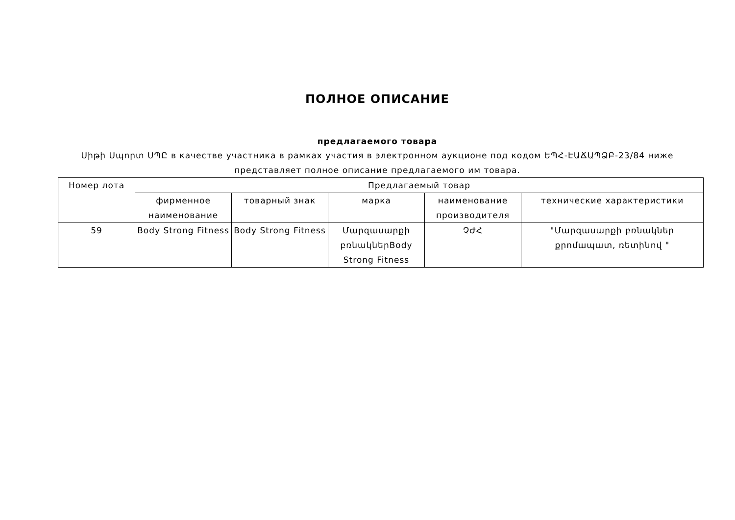ПОЛНОЕ ОПИСАНИЕ
предлагаемого товара
Սիթի Սպորտ ՍՊԸ в качестве участника в рамках участия в электронном аукционе под кодом ԵՊՀ-ԷԱՃԱՊՁԲ-23/84 ниже представляет полное описание предлагаемого им товара.
| Номер лота | Предлагаемый товар | | | | |
| | фирменное наименование | товарный знак | марка | наименование производителя | технические характеристики |
| 59 | Body Strong Fitness | Body Strong Fitness | Մարզասարքի բռնակներBody Strong Fitness | ՉԺՀ | "Մարզասարքի բռնակներ քրոմապատ, ռետինով " |